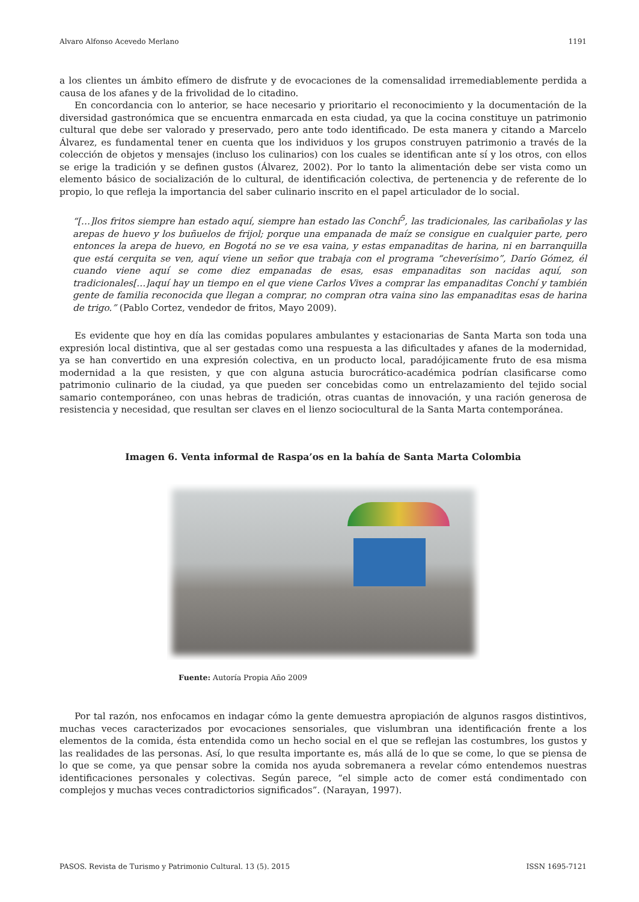Alvaro Alfonso Acevedo Merlano 1191
a los clientes un ámbito efímero de disfrute y de evocaciones de la comensalidad irremediablemente perdida a causa de los afanes y de la frivolidad de lo citadino.
En concordancia con lo anterior, se hace necesario y prioritario el reconocimiento y la documentación de la diversidad gastronómica que se encuentra enmarcada en esta ciudad, ya que la cocina constituye un patrimonio cultural que debe ser valorado y preservado, pero ante todo identificado. De esta manera y citando a Marcelo Álvarez, es fundamental tener en cuenta que los individuos y los grupos construyen patrimonio a través de la colección de objetos y mensajes (incluso los culinarios) con los cuales se identifican ante sí y los otros, con ellos se erige la tradición y se definen gustos (Álvarez, 2002). Por lo tanto la alimentación debe ser vista como un elemento básico de socialización de lo cultural, de identificación colectiva, de pertenencia y de referente de lo propio, lo que refleja la importancia del saber culinario inscrito en el papel articulador de lo social.
“[…]los fritos siempre han estado aquí, siempre han estado las Conchí<sup>5</sup>, las tradicionales, las caribañolas y las arepas de huevo y los buñuelos de frijol; porque una empanada de maíz se consigue en cualquier parte, pero entonces la arepa de huevo, en Bogotá no se ve esa vaina, y estas empanaditas de harina, ni en barranquilla que está cerquita se ven, aquí viene un señor que trabaja con el programa “cheverísimo”, Darío Gómez, él cuando viene aquí se come diez empanadas de esas, esas empanaditas son nacidas aquí, son tradicionales[…]aquí hay un tiempo en el que viene Carlos Vives a comprar las empanaditas Conchí y también gente de familia reconocida que llegan a comprar, no compran otra vaina sino las empanaditas esas de harina de trigo.” (Pablo Cortez, vendedor de fritos, Mayo 2009).
Es evidente que hoy en día las comidas populares ambulantes y estacionarias de Santa Marta son toda una expresión local distintiva, que al ser gestadas como una respuesta a las dificultades y afanes de la modernidad, ya se han convertido en una expresión colectiva, en un producto local, paradójicamente fruto de esa misma modernidad a la que resisten, y que con alguna astucia burocrático-académica podrían clasificarse como patrimonio culinario de la ciudad, ya que pueden ser concebidas como un entrelazamiento del tejido social samario contemporáneo, con unas hebras de tradición, otras cuantas de innovación, y una ración generosa de resistencia y necesidad, que resultan ser claves en el lienzo sociocultural de la Santa Marta contemporánea.
Imagen 6. Venta informal de Raspa’os en la bahía de Santa Marta Colombia
Fuente: Autoría Propia Año 2009
Por tal razón, nos enfocamos en indagar cómo la gente demuestra apropiación de algunos rasgos distintivos, muchas veces caracterizados por evocaciones sensoriales, que vislumbran una identificación frente a los elementos de la comida, ésta entendida como un hecho social en el que se reflejan las costumbres, los gustos y las realidades de las personas. Así, lo que resulta importante es, más allá de lo que se come, lo que se piensa de lo que se come, ya que pensar sobre la comida nos ayuda sobremanera a revelar cómo entendemos nuestras identificaciones personales y colectivas. Según parece, “el simple acto de comer está condimentado con complejos y muchas veces contradictorios significados”. (Narayan, 1997).
PASOS. Revista de Turismo y Patrimonio Cultural. 13 (5). 2015 ISSN 1695-7121